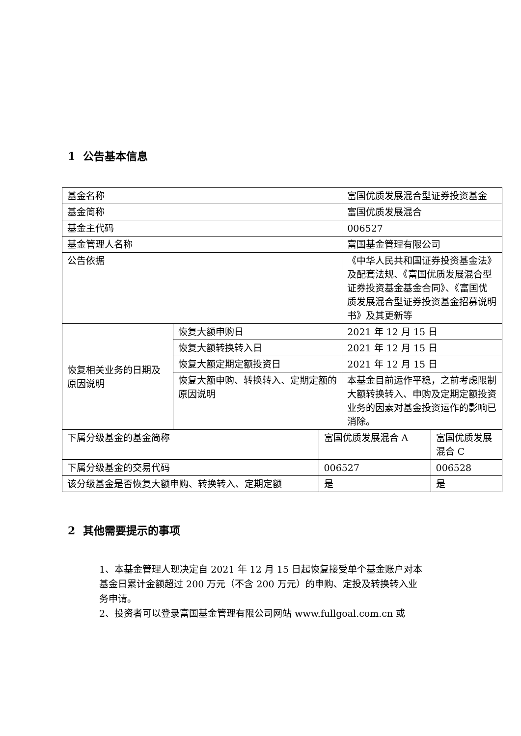1 公告基本信息
| 基金名称 | | | 富国优质发展混合型证券投资基金 | |
| 基金简称 | | | 富国优质发展混合 | |
| 基金主代码 | | | 006527 | |
| 基金管理人名称 | | | 富国基金管理有限公司 | |
| 公告依据 | | | 《中华人民共和国证券投资基金法》及配套法规、《富国优质发展混合型证券投资基金基金合同》、《富国优质发展混合型证券投资基金招募说明书》及其更新等 | |
| 恢复相关业务的日期及原因说明 | 恢复大额申购日 | | 2021 年 12 月 15 日 | |
| | 恢复大额转换转入日 | | 2021 年 12 月 15 日 | |
| | 恢复大额定期定额投资日 | | 2021 年 12 月 15 日 | |
| | 恢复大额申购、转换转入、定期定额的原因说明 | | 本基金目前运作平稳，之前考虑限制大额转换转入、申购及定期定额投资业务的因素对基金投资运作的影响已消除。 | |
| 下属分级基金的基金简称 | | 富国优质发展混合 A | | 富国优质发展混合 C |
| 下属分级基金的交易代码 | | 006527 | | 006528 |
| 该分级基金是否恢复大额申购、转换转入、定期定额 | | 是 | | 是 |
2 其他需要提示的事项
1、本基金管理人现决定自 2021 年 12 月 15 日起恢复接受单个基金账户对本基金日累计金额超过 200 万元（不含 200 万元）的申购、定投及转换转入业务申请。
2、投资者可以登录富国基金管理有限公司网站 www.fullgoal.com.cn 或